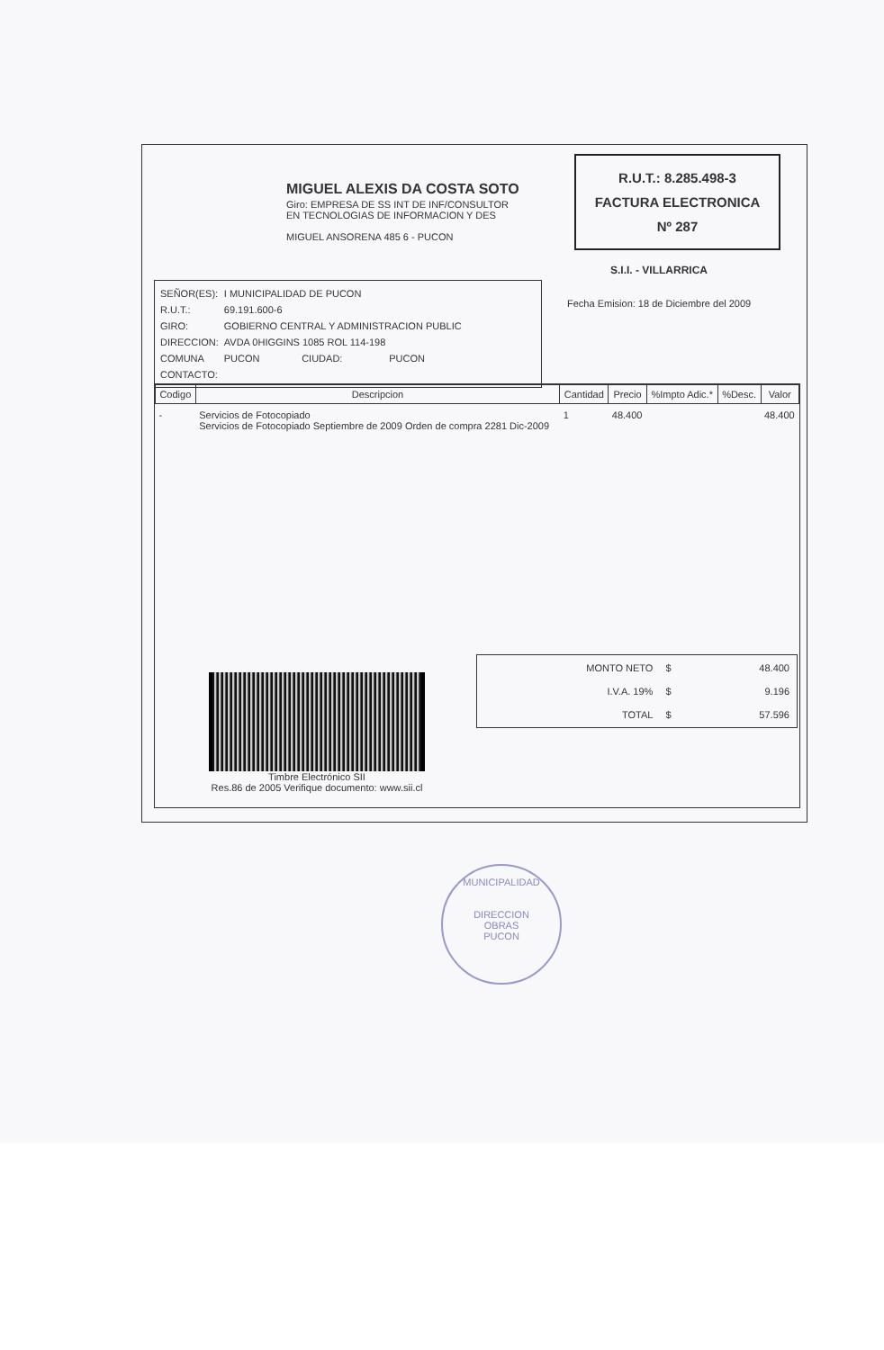MIGUEL ALEXIS DA COSTA SOTO
Giro: EMPRESA DE SS INT DE INF/CONSULTOR
EN TECNOLOGIAS DE INFORMACION Y DES
MIGUEL ANSORENA 485 6 - PUCON
R.U.T.: 8.285.498-3
FACTURA ELECTRONICA
Nº 287
S.I.I. - VILLARRICA
| SEÑOR(ES): | I MUNICIPALIDAD DE PUCON | | |
| R.U.T.: | 69.191.600-6 | | |
| GIRO: | GOBIERNO CENTRAL Y ADMINISTRACION PUBLIC | | |
| DIRECCION: | AVDA 0HIGGINS 1085 ROL 114-198 | | |
| COMUNA | PUCON | CIUDAD: | PUCON |
| CONTACTO: | | | |
Fecha Emision: 18 de Diciembre del 2009
| Codigo | Descripcion | Cantidad | Precio | %Impto Adic.* | %Desc. | Valor |
| --- | --- | --- | --- | --- | --- | --- |
| - | Servicios de Fotocopiado Servicios de Fotocopiado Septiembre de 2009 Orden de compra 2281 Dic-2009 | 1 | 48.400 | | | 48.400 |
| MONTO NETO | $ | 48.400 |
| I.V.A. 19% | $ | 9.196 |
| TOTAL | $ | 57.596 |
Timbre Electrónico SII
Res.86 de 2005 Verifique documento: www.sii.cl
MUNICIPALIDAD
DIRECCION
OBRAS
PUCON